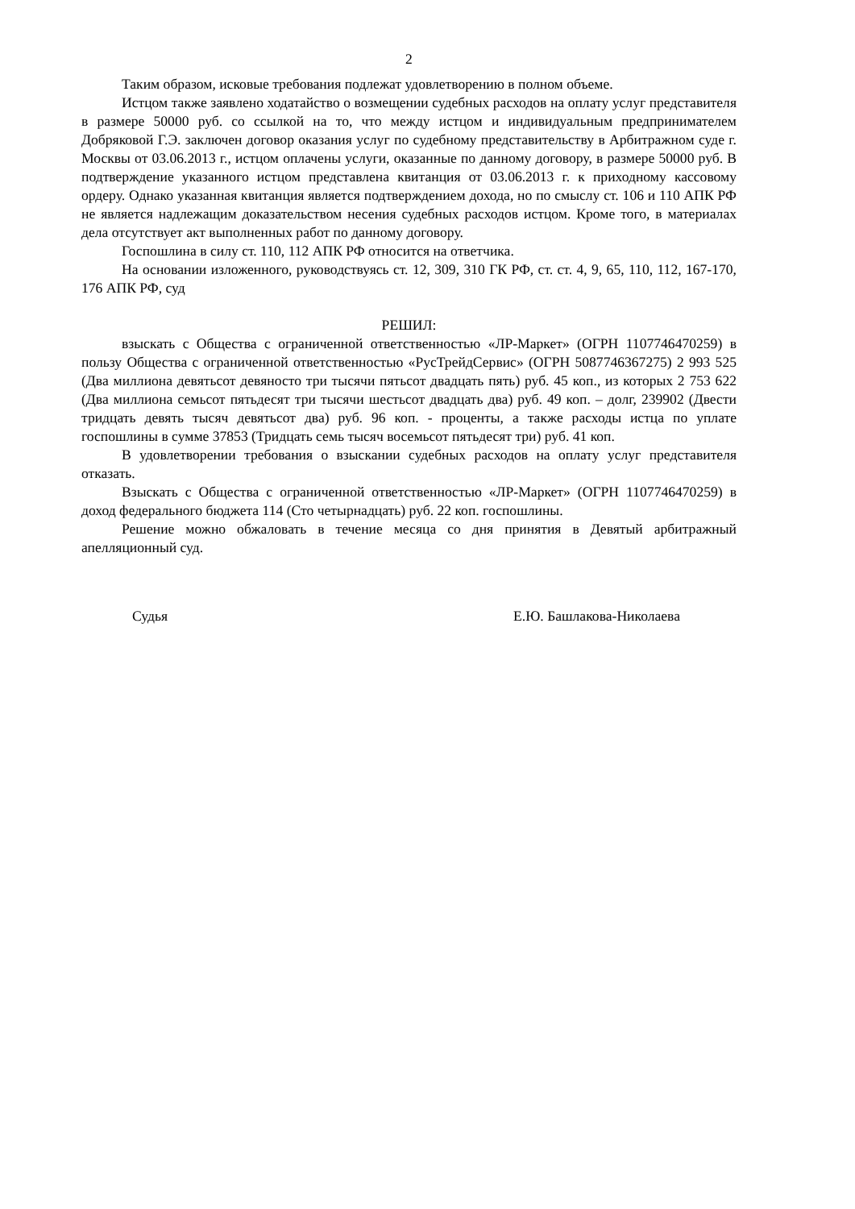2
Таким образом, исковые требования подлежат удовлетворению в полном объеме.
Истцом также заявлено ходатайство о возмещении судебных расходов на оплату услуг представителя в размере 50000 руб. со ссылкой на то, что между истцом и индивидуальным предпринимателем Добряковой Г.Э. заключен договор оказания услуг по судебному представительству в Арбитражном суде г. Москвы от 03.06.2013 г., истцом оплачены услуги, оказанные по данному договору, в размере 50000 руб. В подтверждение указанного истцом представлена квитанция от 03.06.2013 г. к приходному кассовому ордеру. Однако указанная квитанция является подтверждением дохода, но по смыслу ст. 106 и 110 АПК РФ не является надлежащим доказательством несения судебных расходов истцом. Кроме того, в материалах дела отсутствует акт выполненных работ по данному договору.
Госпошлина в силу ст. 110, 112 АПК РФ относится на ответчика.
На основании изложенного, руководствуясь ст. 12, 309, 310 ГК РФ, ст. ст. 4, 9, 65, 110, 112, 167-170, 176 АПК РФ, суд
РЕШИЛ:
взыскать с Общества с ограниченной ответственностью «ЛР-Маркет» (ОГРН 1107746470259) в пользу Общества с ограниченной ответственностью «РусТрейдСервис» (ОГРН 5087746367275) 2 993 525 (Два миллиона девятьсот девяносто три тысячи пятьсот двадцать пять) руб. 45 коп., из которых 2 753 622 (Два миллиона семьсот пятьдесят три тысячи шестьсот двадцать два) руб. 49 коп. – долг, 239902 (Двести тридцать девять тысяч девятьсот два) руб. 96 коп. - проценты, а также расходы истца по уплате госпошлины в сумме 37853 (Тридцать семь тысяч восемьсот пятьдесят три) руб. 41 коп.
В удовлетворении требования о взыскании судебных расходов на оплату услуг представителя отказать.
Взыскать с Общества с ограниченной ответственностью «ЛР-Маркет» (ОГРН 1107746470259) в доход федерального бюджета 114 (Сто четырнадцать) руб. 22 коп. госпошлины.
Решение можно обжаловать в течение месяца со дня принятия в Девятый арбитражный апелляционный суд.
Судья Е.Ю. Башлакова-Николаева